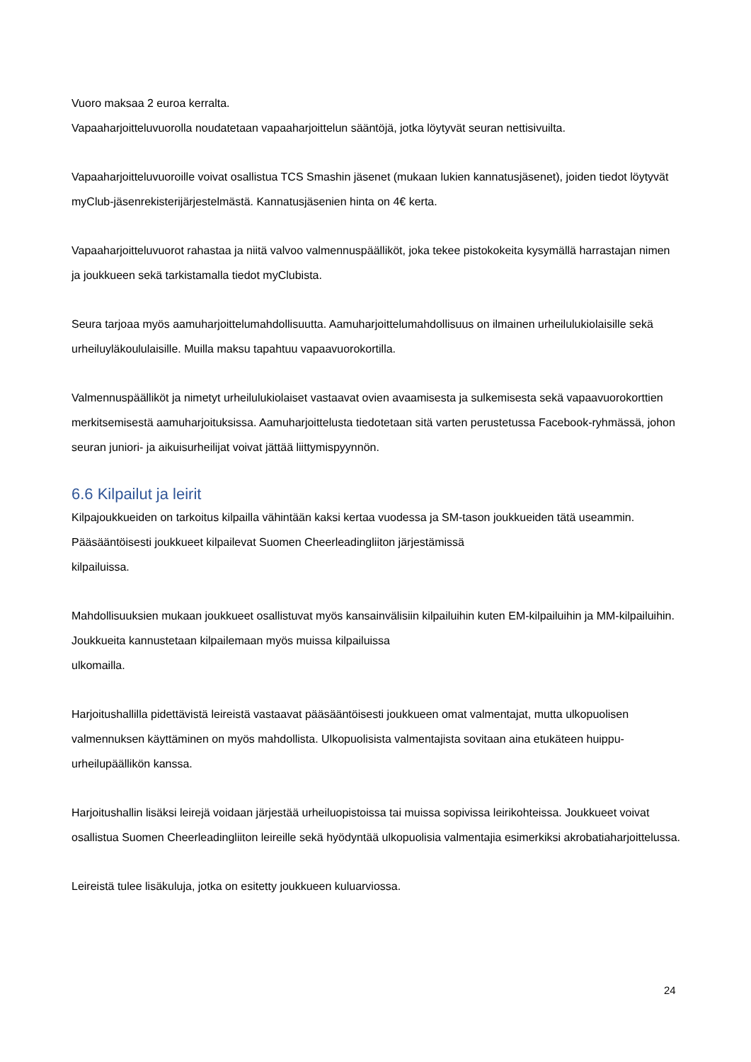Vuoro maksaa 2 euroa kerralta.
Vapaaharjoitteluvuorolla noudatetaan vapaaharjoittelun sääntöjä, jotka löytyvät seuran nettisivuilta.
Vapaaharjoitteluvuoroille voivat osallistua TCS Smashin jäsenet (mukaan lukien kannatusjäsenet), joiden tiedot löytyvät myClub-jäsenrekisterijärjestelmästä. Kannatusjäsenien hinta on 4€ kerta.
Vapaaharjoitteluvuorot rahastaa ja niitä valvoo valmennuspäälliköt, joka tekee pistokokeita kysymällä harrastajan nimen ja joukkueen sekä tarkistamalla tiedot myClubista.
Seura tarjoaa myös aamuharjoittelumahdollisuutta. Aamuharjoittelumahdollisuus on ilmainen urheilulukiolaisille sekä urheiluyläkoululaisille. Muilla maksu tapahtuu vapaavuorokortilla.
Valmennuspäälliköt ja nimetyt urheilulukiolaiset vastaavat ovien avaamisesta ja sulkemisesta sekä vapaavuorokorttien merkitsemisestä aamuharjoituksissa. Aamuharjoittelusta tiedotetaan sitä varten perustetussa Facebook-ryhmässä, johon seuran juniori- ja aikuisurheilijat voivat jättää liittymispyynnön.
6.6 Kilpailut ja leirit
Kilpajoukkueiden on tarkoitus kilpailla vähintään kaksi kertaa vuodessa ja SM-tason joukkueiden tätä useammin. Pääsääntöisesti joukkueet kilpailevat Suomen Cheerleadingliiton järjestämissä
kilpailuissa.
Mahdollisuuksien mukaan joukkueet osallistuvat myös kansainvälisiin kilpailuihin kuten EM-kilpailuihin ja MM-kilpailuihin. Joukkueita kannustetaan kilpailemaan myös muissa kilpailuissa
ulkomailla.
Harjoitushallilla pidettävistä leireistä vastaavat pääsääntöisesti joukkueen omat valmentajat, mutta ulkopuolisen valmennuksen käyttäminen on myös mahdollista. Ulkopuolisista valmentajista sovitaan aina etukäteen huippu-urheilupäällikön kanssa.
Harjoitushallin lisäksi leirejä voidaan järjestää urheiluopistoissa tai muissa sopivissa leirikohteissa. Joukkueet voivat osallistua Suomen Cheerleadingliiton leireille sekä hyödyntää ulkopuolisia valmentajia esimerkiksi akrobatiaharjoittelussa.
Leireistä tulee lisäkuluja, jotka on esitetty joukkueen kuluarviossa.
24